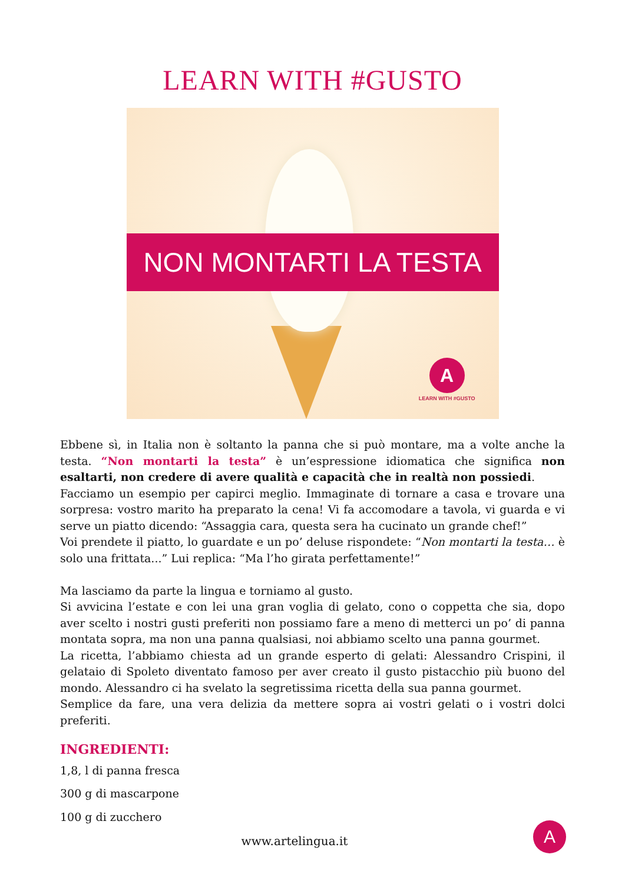LEARN WITH #GUSTO
NON MONTARTI LA TESTA
A
LEARN WITH #GUSTO
Ebbene sì, in Italia non è soltanto la panna che si può montare, ma a volte anche la testa. “Non montarti la testa” è un’espressione idiomatica che significa non esaltarti, non credere di avere qualità e capacità che in realtà non possiedi.
Facciamo un esempio per capirci meglio. Immaginate di tornare a casa e trovare una sorpresa: vostro marito ha preparato la cena! Vi fa accomodare a tavola, vi guarda e vi serve un piatto dicendo: “Assaggia cara, questa sera ha cucinato un grande chef!”
Voi prendete il piatto, lo guardate e un po’ deluse rispondete: “Non montarti la testa… è solo una frittata...” Lui replica: “Ma l’ho girata perfettamente!”
Ma lasciamo da parte la lingua e torniamo al gusto.
Si avvicina l’estate e con lei una gran voglia di gelato, cono o coppetta che sia, dopo aver scelto i nostri gusti preferiti non possiamo fare a meno di metterci un po’ di panna montata sopra, ma non una panna qualsiasi, noi abbiamo scelto una panna gourmet.
La ricetta, l’abbiamo chiesta ad un grande esperto di gelati: Alessandro Crispini, il gelataio di Spoleto diventato famoso per aver creato il gusto pistacchio più buono del mondo. Alessandro ci ha svelato la segretissima ricetta della sua panna gourmet.
Semplice da fare, una vera delizia da mettere sopra ai vostri gelati o i vostri dolci preferiti.
INGREDIENTI:
1,8, l di panna fresca
300 g di mascarpone
100 g di zucchero
www.artelingua.it A